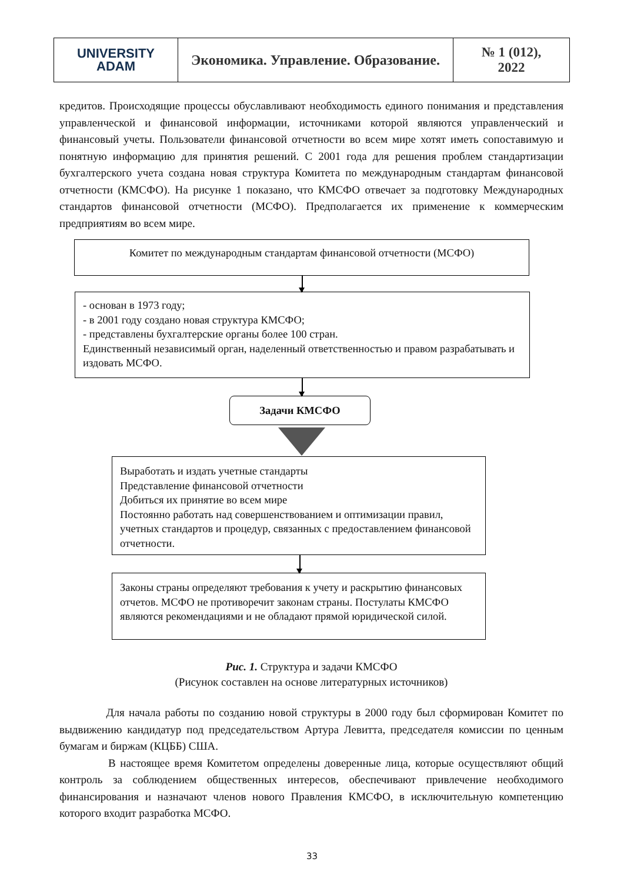| UNIVERSITY ADAM | Экономика. Управление. Образование. | № 1 (012), 2022 |
кредитов. Происходящие процессы обуславливают необходимость единого понимания и представления управленческой и финансовой информации, источниками которой являются управленческий и финансовый учеты. Пользователи финансовой отчетности во всем мире хотят иметь сопоставимую и понятную информацию для принятия решений. С 2001 года для решения проблем стандартизации бухгалтерского учета создана новая структура Комитета по международным стандартам финансовой отчетности (КМСФО). На рисунке 1 показано, что КМСФО отвечает за подготовку Международных стандартов финансовой отчетности (МСФО). Предполагается их применение к коммерческим предприятиям во всем мире.
Комитет по международным стандартам финансовой отчетности (МСФО)
- основан в 1973 году;
- в 2001 году создано новая структура КМСФО;
- представлены бухгалтерские органы более 100 стран.
Единственный независимый орган, наделенный ответственностью и правом разрабатывать и издовать МСФО.
Задачи КМСФО
Выработать и издать учетные стандарты
Представление финансовой отчетности
Добиться их принятие во всем мире
Постоянно работать над совершенствованием и оптимизации правил, учетных стандартов и процедур, связанных с предоставлением финансовой отчетности.
Законы страны определяют требования к учету и раскрытию финансовых отчетов. МСФО не противоречит законам страны. Постулаты КМСФО являются рекомендациями и не обладают прямой юридической силой.
Рис. 1. Структура и задачи КМСФО
(Рисунок составлен на основе литературных источников)
Для начала работы по созданию новой структуры в 2000 году был сформирован Комитет по выдвижению кандидатур под председательством Артура Левитта, председателя комиссии по ценным бумагам и биржам (КЦББ) США.
В настоящее время Комитетом определены доверенные лица, которые осуществляют общий контроль за соблюдением общественных интересов, обеспечивают привлечение необходимого финансирования и назначают членов нового Правления КМСФО, в исключительную компетенцию которого входит разработка МСФО.
33